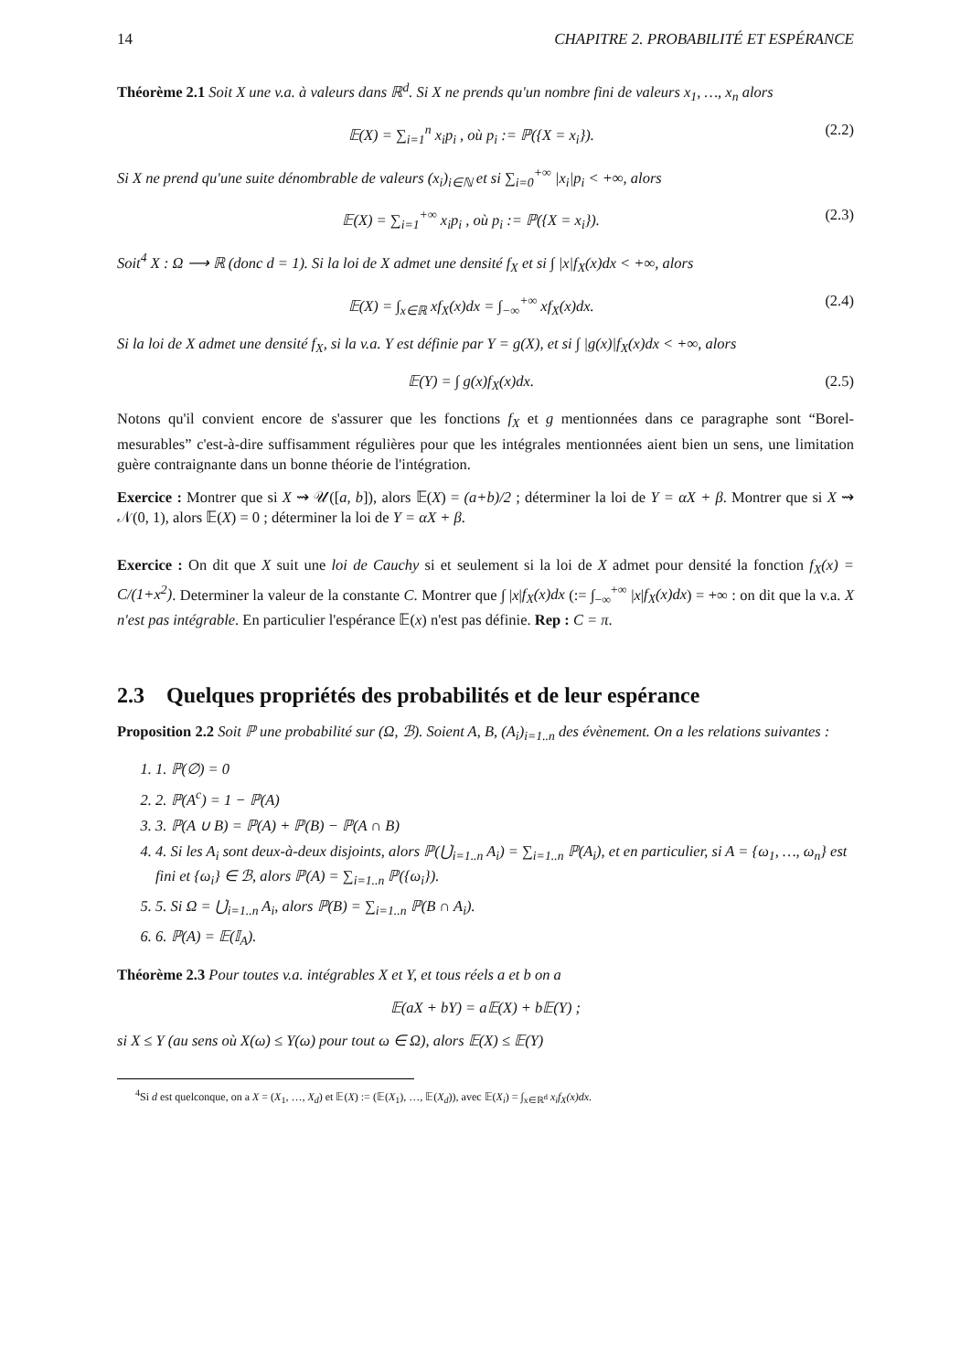14 CHAPITRE 2. PROBABILITÉ ET ESPÉRANCE
Théorème 2.1 Soit X une v.a. à valeurs dans ℝ<sup>d</sup>. Si X ne prends qu'un nombre fini de valeurs x<sub>1</sub>, …, x<sub>n</sub> alors
𝔼(X) = ∑<sub>i=1</sub><sup>n</sup> x<sub>i</sub>p<sub>i</sub> , où p<sub>i</sub> := ℙ({X = x<sub>i</sub>}). (2.2)
Si X ne prend qu'une suite dénombrable de valeurs (x<sub>i</sub>)<sub>i∈ℕ</sub> et si ∑<sub>i=0</sub><sup>+∞</sup> |x<sub>i</sub>|p<sub>i</sub> < +∞, alors
𝔼(X) = ∑<sub>i=1</sub><sup>+∞</sup> x<sub>i</sub>p<sub>i</sub> , où p<sub>i</sub> := ℙ({X = x<sub>i</sub>}). (2.3)
Soit<sup>4</sup> X : Ω ⟶ ℝ (donc d = 1). Si la loi de X admet une densité f<sub>X</sub> et si ∫ |x|f<sub>X</sub>(x)dx < +∞, alors
𝔼(X) = ∫<sub>x∈ℝ</sub> xf<sub>X</sub>(x)dx = ∫<sub>−∞</sub><sup>+∞</sup> xf<sub>X</sub>(x)dx. (2.4)
Si la loi de X admet une densité f<sub>X</sub>, si la v.a. Y est définie par Y = g(X), et si ∫ |g(x)|f<sub>X</sub>(x)dx < +∞, alors
𝔼(Y) = ∫ g(x)f<sub>X</sub>(x)dx. (2.5)
Notons qu'il convient encore de s'assurer que les fonctions f<sub>X</sub> et g mentionnées dans ce paragraphe sont “Borel-mesurables” c'est-à-dire suffisamment régulières pour que les intégrales mentionnées aient bien un sens, une limitation guère contraignante dans un bonne théorie de l'intégration.
Exercice : Montrer que si X ⇝ 𝒰([a, b]), alors 𝔼(X) = (a+b)/2 ; déterminer la loi de Y = αX + β. Montrer que si X ⇝ 𝒩(0, 1), alors 𝔼(X) = 0 ; déterminer la loi de Y = αX + β.
Exercice : On dit que X suit une loi de Cauchy si et seulement si la loi de X admet pour densité la fonction f<sub>X</sub>(x) = C/(1+x<sup>2</sup>). Determiner la valeur de la constante C. Montrer que ∫ |x|f<sub>X</sub>(x)dx (:= ∫<sub>−∞</sub><sup>+∞</sup> |x|f<sub>X</sub>(x)dx) = +∞ : on dit que la v.a. X n'est pas intégrable. En particulier l'espérance 𝔼(x) n'est pas définie. Rep : C = π.
2.3 Quelques propriétés des probabilités et de leur espérance
Proposition 2.2 Soit ℙ une probabilité sur (Ω, ℬ). Soient A, B, (A<sub>i</sub>)<sub>i=1..n</sub> des évènement. On a les relations suivantes :
1. 1. ℙ(∅) = 0
2. 2. ℙ(A<sup>c</sup>) = 1 − ℙ(A)
3. 3. ℙ(A ∪ B) = ℙ(A) + ℙ(B) − ℙ(A ∩ B)
4. 4. Si les A<sub>i</sub> sont deux-à-deux disjoints, alors ℙ(⋃̇<sub>i=1..n</sub> A<sub>i</sub>) = ∑<sub>i=1..n</sub> ℙ(A<sub>i</sub>), et en particulier, si A = {ω<sub>1</sub>, …, ω<sub>n</sub>} est fini et {ω<sub>i</sub>} ∈ ℬ, alors ℙ(A) = ∑<sub>i=1..n</sub> ℙ({ω<sub>i</sub>}).
5. 5. Si Ω = ⋃̇<sub>i=1..n</sub> A<sub>i</sub>, alors ℙ(B) = ∑<sub>i=1..n</sub> ℙ(B ∩ A<sub>i</sub>).
6. 6. ℙ(A) = 𝔼(𝕀<sub>A</sub>).
Théorème 2.3 Pour toutes v.a. intégrables X et Y, et tous réels a et b on a
𝔼(aX + bY) = a𝔼(X) + b𝔼(Y) ;
si X ≤ Y (au sens où X(ω) ≤ Y(ω) pour tout ω ∈ Ω), alors 𝔼(X) ≤ 𝔼(Y)
<sup>4</sup> Si d est quelconque, on a X = (X<sub>1</sub>, …, X<sub>d</sub>) et 𝔼(X) := (𝔼(X<sub>1</sub>), …, 𝔼(X<sub>d</sub>)), avec 𝔼(X<sub>i</sub>) = ∫<sub>x∈ℝ<sup>d</sup></sub> x<sub>i</sub>f<sub>X</sub>(x)dx.